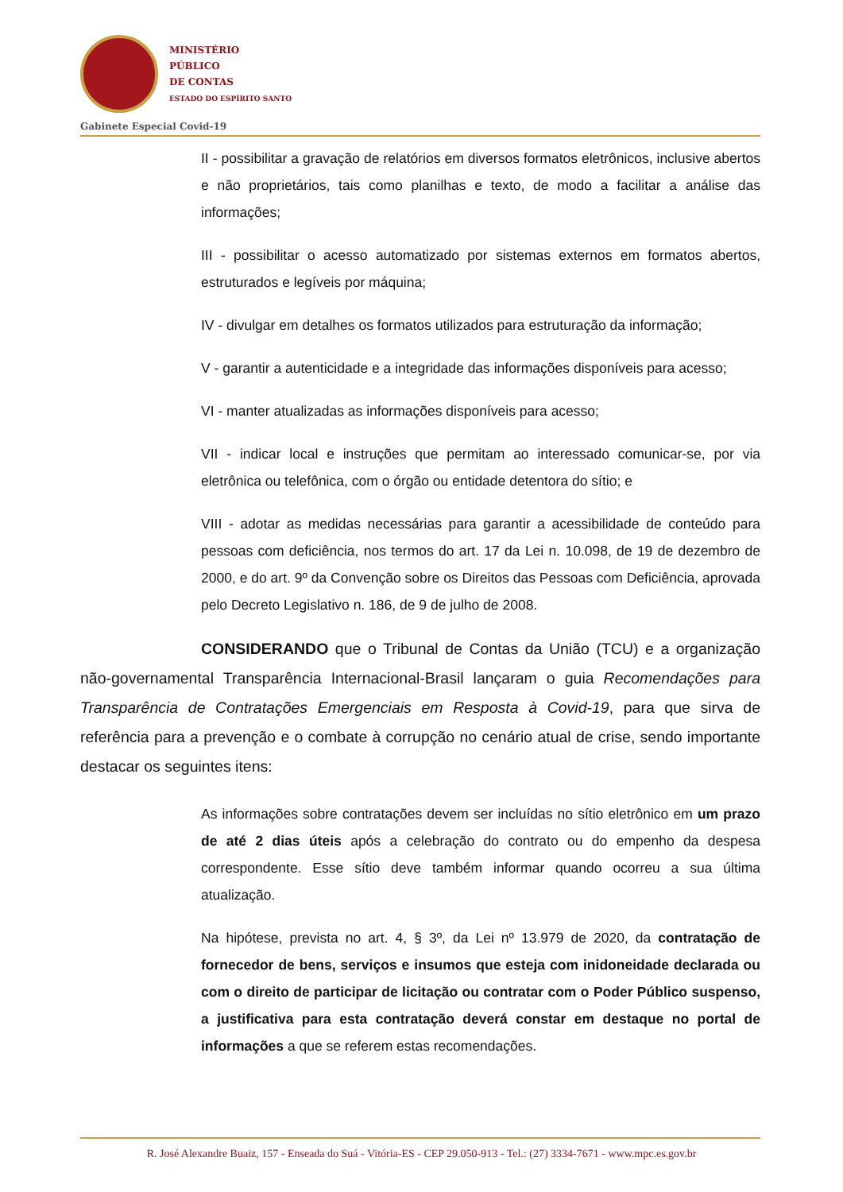MINISTÉRIO
PÚBLICO
DE CONTAS
ESTADO DO ESPÍRITO SANTO
Gabinete Especial Covid-19
II - possibilitar a gravação de relatórios em diversos formatos eletrônicos, inclusive abertos e não proprietários, tais como planilhas e texto, de modo a facilitar a análise das informações;
III - possibilitar o acesso automatizado por sistemas externos em formatos abertos, estruturados e legíveis por máquina;
IV - divulgar em detalhes os formatos utilizados para estruturação da informação;
V - garantir a autenticidade e a integridade das informações disponíveis para acesso;
VI - manter atualizadas as informações disponíveis para acesso;
VII - indicar local e instruções que permitam ao interessado comunicar-se, por via eletrônica ou telefônica, com o órgão ou entidade detentora do sítio; e
VIII - adotar as medidas necessárias para garantir a acessibilidade de conteúdo para pessoas com deficiência, nos termos do art. 17 da Lei n. 10.098, de 19 de dezembro de 2000, e do art. 9º da Convenção sobre os Direitos das Pessoas com Deficiência, aprovada pelo Decreto Legislativo n. 186, de 9 de julho de 2008.
CONSIDERANDO que o Tribunal de Contas da União (TCU) e a organização não-governamental Transparência Internacional-Brasil lançaram o guia Recomendações para Transparência de Contratações Emergenciais em Resposta à Covid-19, para que sirva de referência para a prevenção e o combate à corrupção no cenário atual de crise, sendo importante destacar os seguintes itens:
As informações sobre contratações devem ser incluídas no sítio eletrônico em um prazo de até 2 dias úteis após a celebração do contrato ou do empenho da despesa correspondente. Esse sítio deve também informar quando ocorreu a sua última atualização.
Na hipótese, prevista no art. 4, § 3º, da Lei nº 13.979 de 2020, da contratação de fornecedor de bens, serviços e insumos que esteja com inidoneidade declarada ou com o direito de participar de licitação ou contratar com o Poder Público suspenso, a justificativa para esta contratação deverá constar em destaque no portal de informações a que se referem estas recomendações.
R. José Alexandre Buaiz, 157 - Enseada do Suá - Vitória-ES - CEP 29.050-913 - Tel.: (27) 3334-7671 - www.mpc.es.gov.br